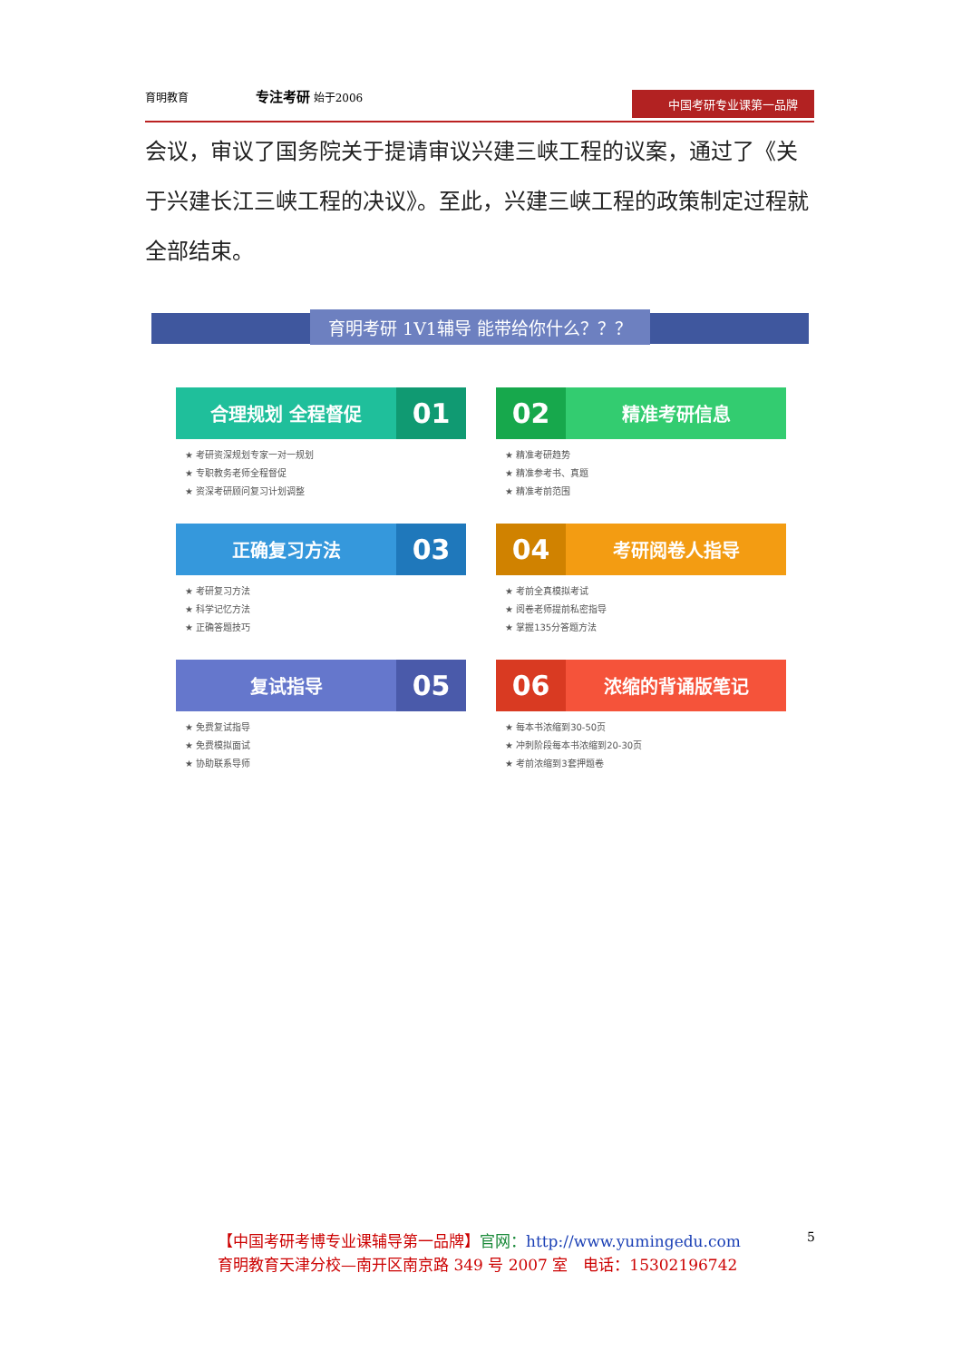育明教育 专注考研 始于2006 中国考研专业课第一品牌
会议，审议了国务院关于提请审议兴建三峡工程的议案，通过了《关于兴建长江三峡工程的决议》。至此，兴建三峡工程的政策制定过程就全部结束。
育明考研 1V1辅导 能带给你什么？？？
合理规划 全程督促 01
★ 考研资深规划专家一对一规划
★ 专职教务老师全程督促
★ 资深考研顾问复习计划调整
02 精准考研信息
★ 精准考研趋势
★ 精准参考书、真题
★ 精准考前范围
正确复习方法 03
★ 考研复习方法
★ 科学记忆方法
★ 正确答题技巧
04 考研阅卷人指导
★ 考前全真模拟考试
★ 阅卷老师提前私密指导
★ 掌握135分答题方法
复试指导 05
★ 免费复试指导
★ 免费模拟面试
★ 协助联系导师
06 浓缩的背诵版笔记
★ 每本书浓缩到30-50页
★ 冲刺阶段每本书浓缩到20-30页
★ 考前浓缩到3套押题卷
【中国考研考博专业课辅导第一品牌】官网：http://www.yumingedu.com
育明教育天津分校—南开区南京路 349 号 2007 室　电话：15302196742
5